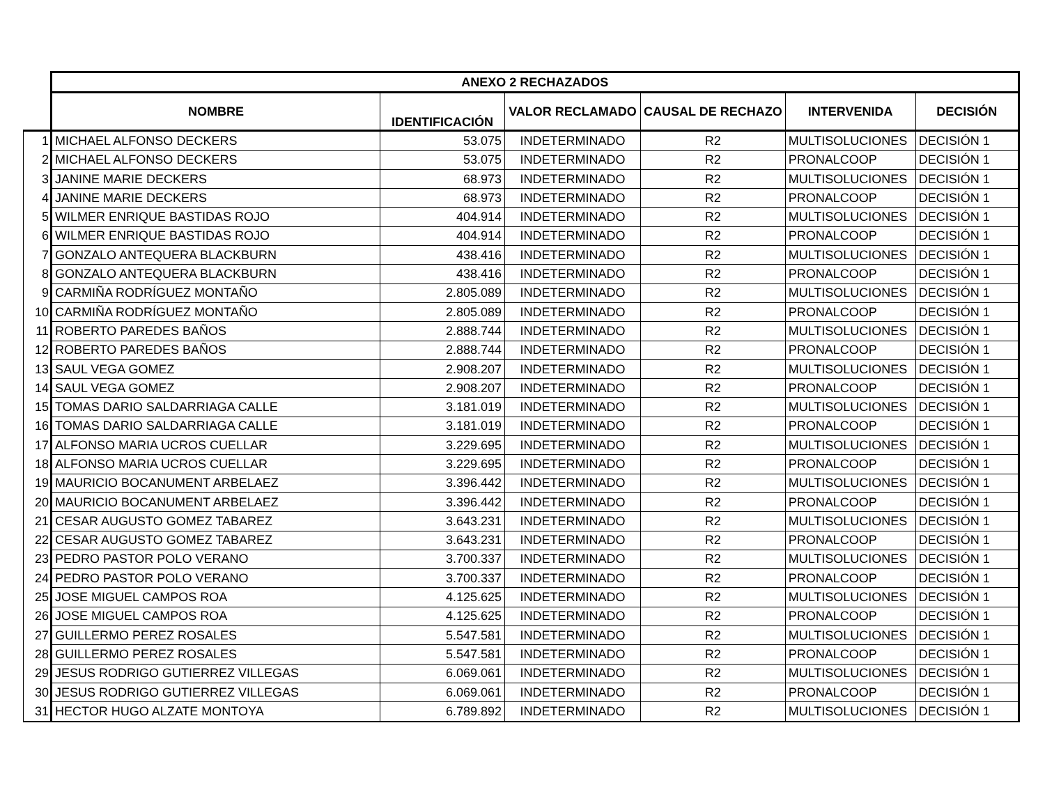| | ANEXO 2 RECHAZADOS | | | | | |
| --- | --- | --- | --- | --- | --- | --- |
| | NOMBRE | IDENTIFICACIÓN | VALOR RECLAMADO | CAUSAL DE RECHAZO | INTERVENIDA | DECISIÓN |
| 1 | MICHAEL ALFONSO DECKERS | 53.075 | INDETERMINADO | R2 | MULTISOLUCIONES | DECISIÓN 1 |
| 2 | MICHAEL ALFONSO DECKERS | 53.075 | INDETERMINADO | R2 | PRONALCOOP | DECISIÓN 1 |
| 3 | JANINE MARIE DECKERS | 68.973 | INDETERMINADO | R2 | MULTISOLUCIONES | DECISIÓN 1 |
| 4 | JANINE MARIE DECKERS | 68.973 | INDETERMINADO | R2 | PRONALCOOP | DECISIÓN 1 |
| 5 | WILMER ENRIQUE BASTIDAS ROJO | 404.914 | INDETERMINADO | R2 | MULTISOLUCIONES | DECISIÓN 1 |
| 6 | WILMER ENRIQUE BASTIDAS ROJO | 404.914 | INDETERMINADO | R2 | PRONALCOOP | DECISIÓN 1 |
| 7 | GONZALO ANTEQUERA BLACKBURN | 438.416 | INDETERMINADO | R2 | MULTISOLUCIONES | DECISIÓN 1 |
| 8 | GONZALO ANTEQUERA BLACKBURN | 438.416 | INDETERMINADO | R2 | PRONALCOOP | DECISIÓN 1 |
| 9 | CARMIÑA RODRÍGUEZ MONTAÑO | 2.805.089 | INDETERMINADO | R2 | MULTISOLUCIONES | DECISIÓN 1 |
| 10 | CARMIÑA RODRÍGUEZ MONTAÑO | 2.805.089 | INDETERMINADO | R2 | PRONALCOOP | DECISIÓN 1 |
| 11 | ROBERTO PAREDES BAÑOS | 2.888.744 | INDETERMINADO | R2 | MULTISOLUCIONES | DECISIÓN 1 |
| 12 | ROBERTO PAREDES BAÑOS | 2.888.744 | INDETERMINADO | R2 | PRONALCOOP | DECISIÓN 1 |
| 13 | SAUL VEGA GOMEZ | 2.908.207 | INDETERMINADO | R2 | MULTISOLUCIONES | DECISIÓN 1 |
| 14 | SAUL VEGA GOMEZ | 2.908.207 | INDETERMINADO | R2 | PRONALCOOP | DECISIÓN 1 |
| 15 | TOMAS DARIO SALDARRIAGA CALLE | 3.181.019 | INDETERMINADO | R2 | MULTISOLUCIONES | DECISIÓN 1 |
| 16 | TOMAS DARIO SALDARRIAGA CALLE | 3.181.019 | INDETERMINADO | R2 | PRONALCOOP | DECISIÓN 1 |
| 17 | ALFONSO MARIA UCROS CUELLAR | 3.229.695 | INDETERMINADO | R2 | MULTISOLUCIONES | DECISIÓN 1 |
| 18 | ALFONSO MARIA UCROS CUELLAR | 3.229.695 | INDETERMINADO | R2 | PRONALCOOP | DECISIÓN 1 |
| 19 | MAURICIO BOCANUMENT ARBELAEZ | 3.396.442 | INDETERMINADO | R2 | MULTISOLUCIONES | DECISIÓN 1 |
| 20 | MAURICIO BOCANUMENT ARBELAEZ | 3.396.442 | INDETERMINADO | R2 | PRONALCOOP | DECISIÓN 1 |
| 21 | CESAR AUGUSTO GOMEZ TABAREZ | 3.643.231 | INDETERMINADO | R2 | MULTISOLUCIONES | DECISIÓN 1 |
| 22 | CESAR AUGUSTO GOMEZ TABAREZ | 3.643.231 | INDETERMINADO | R2 | PRONALCOOP | DECISIÓN 1 |
| 23 | PEDRO PASTOR POLO VERANO | 3.700.337 | INDETERMINADO | R2 | MULTISOLUCIONES | DECISIÓN 1 |
| 24 | PEDRO PASTOR POLO VERANO | 3.700.337 | INDETERMINADO | R2 | PRONALCOOP | DECISIÓN 1 |
| 25 | JOSE MIGUEL CAMPOS ROA | 4.125.625 | INDETERMINADO | R2 | MULTISOLUCIONES | DECISIÓN 1 |
| 26 | JOSE MIGUEL CAMPOS ROA | 4.125.625 | INDETERMINADO | R2 | PRONALCOOP | DECISIÓN 1 |
| 27 | GUILLERMO PEREZ ROSALES | 5.547.581 | INDETERMINADO | R2 | MULTISOLUCIONES | DECISIÓN 1 |
| 28 | GUILLERMO PEREZ ROSALES | 5.547.581 | INDETERMINADO | R2 | PRONALCOOP | DECISIÓN 1 |
| 29 | JESUS RODRIGO GUTIERREZ VILLEGAS | 6.069.061 | INDETERMINADO | R2 | MULTISOLUCIONES | DECISIÓN 1 |
| 30 | JESUS RODRIGO GUTIERREZ VILLEGAS | 6.069.061 | INDETERMINADO | R2 | PRONALCOOP | DECISIÓN 1 |
| 31 | HECTOR HUGO ALZATE MONTOYA | 6.789.892 | INDETERMINADO | R2 | MULTISOLUCIONES | DECISIÓN 1 |